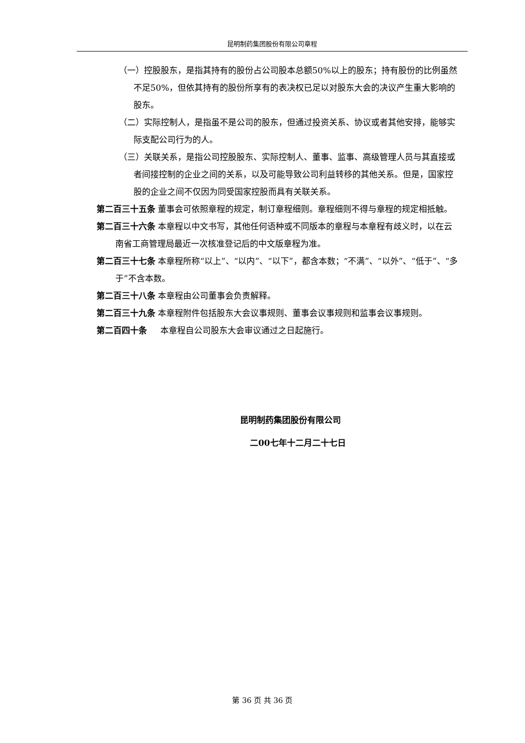昆明制药集团股份有限公司章程
（一）控股股东，是指其持有的股份占公司股本总额50%以上的股东；持有股份的比例虽然不足50%，但依其持有的股份所享有的表决权已足以对股东大会的决议产生重大影响的股东。
（二）实际控制人，是指虽不是公司的股东，但通过投资关系、协议或者其他安排，能够实际支配公司行为的人。
（三）关联关系，是指公司控股股东、实际控制人、董事、监事、高级管理人员与其直接或者间接控制的企业之间的关系，以及可能导致公司利益转移的其他关系。但是，国家控股的企业之间不仅因为同受国家控股而具有关联关系。
第二百三十五条 董事会可依照章程的规定，制订章程细则。章程细则不得与章程的规定相抵触。
第二百三十六条 本章程以中文书写，其他任何语种或不同版本的章程与本章程有歧义时，以在云南省工商管理局最近一次核准登记后的中文版章程为准。
第二百三十七条 本章程所称“以上”、“以内”、“以下”，都含本数；“不满”、“以外”、“低于”、“多于”不含本数。
第二百三十八条 本章程由公司董事会负责解释。
第二百三十九条 本章程附件包括股东大会议事规则、董事会议事规则和监事会议事规则。
第二百四十条 本章程自公司股东大会审议通过之日起施行。
昆明制药集团股份有限公司
二00七年十二月二十七日
第 36 页 共 36 页